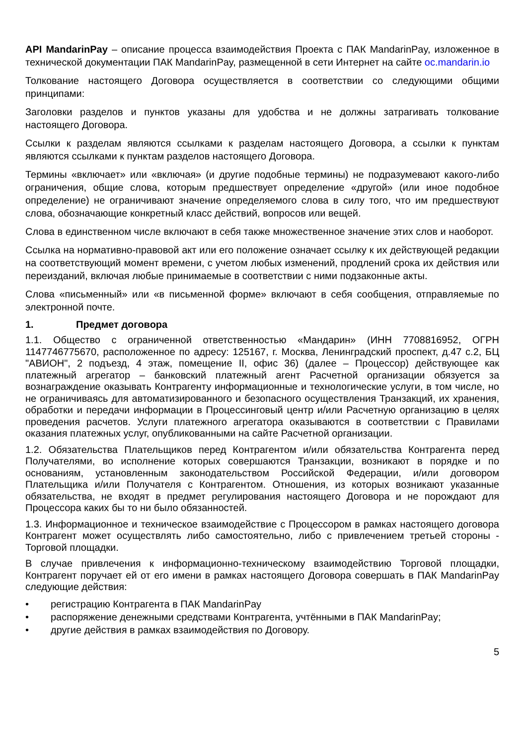API MandarinPay – описание процесса взаимодействия Проекта с ПАК MandarinPay, изложенное в технической документации ПАК MandarinPay, размещенной в сети Интернет на сайте oc.mandarin.io
Толкование настоящего Договора осуществляется в соответствии со следующими общими принципами:
Заголовки разделов и пунктов указаны для удобства и не должны затрагивать толкование настоящего Договора.
Ссылки к разделам являются ссылками к разделам настоящего Договора, а ссылки к пунктам являются ссылками к пунктам разделов настоящего Договора.
Термины «включает» или «включая» (и другие подобные термины) не подразумевают какого-либо ограничения, общие слова, которым предшествует определение «другой» (или иное подобное определение) не ограничивают значение определяемого слова в силу того, что им предшествуют слова, обозначающие конкретный класс действий, вопросов или вещей.
Слова в единственном числе включают в себя также множественное значение этих слов и наоборот.
Ссылка на нормативно-правовой акт или его положение означает ссылку к их действующей редакции на соответствующий момент времени, с учетом любых изменений, продлений срока их действия или переизданий, включая любые принимаемые в соответствии с ними подзаконные акты.
Слова «письменный» или «в письменной форме» включают в себя сообщения, отправляемые по электронной почте.
1. Предмет договора
1.1. Общество с ограниченной ответственностью «Мандарин» (ИНН 7708816952, ОГРН 1147746775670, расположенное по адресу: 125167, г. Москва, Ленинградский проспект, д.47 с.2, БЦ "АВИОН", 2 подъезд, 4 этаж, помещение II, офис 36) (далее – Процессор) действующее как платежный агрегатор – банковский платежный агент Расчетной организации обязуется за вознаграждение оказывать Контрагенту информационные и технологические услуги, в том числе, но не ограничиваясь для автоматизированного и безопасного осуществления Транзакций, их хранения, обработки и передачи информации в Процессинговый центр и/или Расчетную организацию в целях проведения расчетов. Услуги платежного агрегатора оказываются в соответствии с Правилами оказания платежных услуг, опубликованными на сайте Расчетной организации.
1.2. Обязательства Плательщиков перед Контрагентом и/или обязательства Контрагента перед Получателями, во исполнение которых совершаются Транзакции, возникают в порядке и по основаниям, установленным законодательством Российской Федерации, и/или договором Плательщика и/или Получателя с Контрагентом. Отношения, из которых возникают указанные обязательства, не входят в предмет регулирования настоящего Договора и не порождают для Процессора каких бы то ни было обязанностей.
1.3. Информационное и техническое взаимодействие с Процессором в рамках настоящего договора Контрагент может осуществлять либо самостоятельно, либо с привлечением третьей стороны - Торговой площадки.
В случае привлечения к информационно-техническому взаимодействию Торговой площадки, Контрагент поручает ей от его имени в рамках настоящего Договора совершать в ПАК MandarinPay следующие действия:
• регистрацию Контрагента в ПАК MandarinPay
• распоряжение денежными средствами Контрагента, учтёнными в ПАК MandarinPay;
• другие действия в рамках взаимодействия по Договору.
5